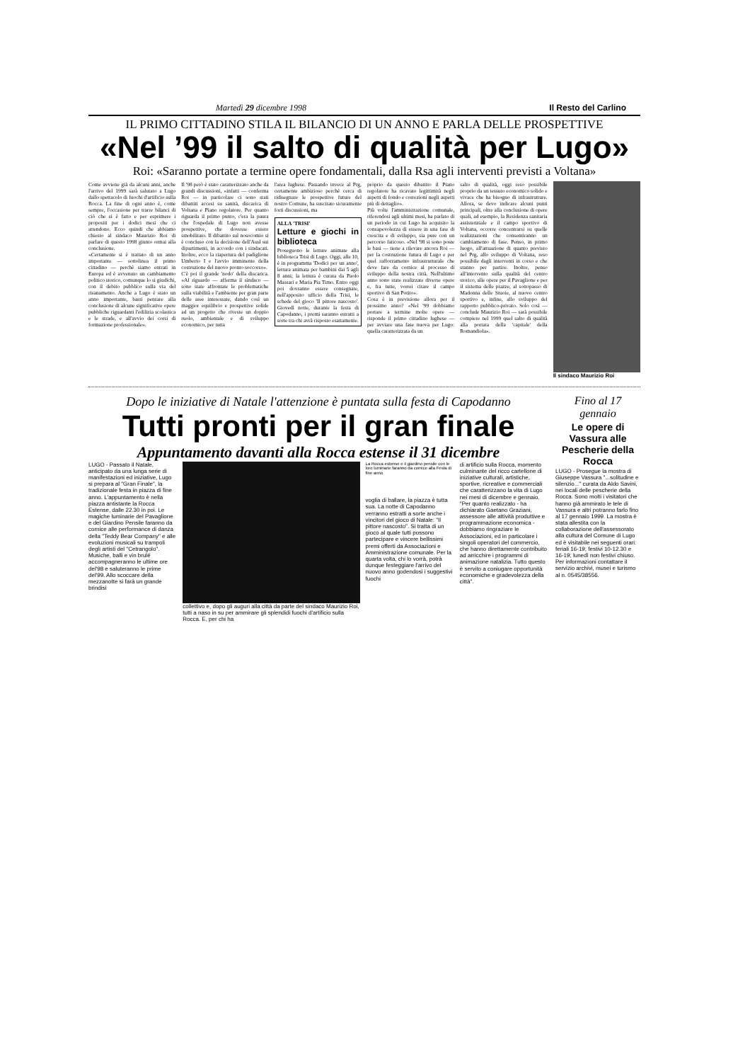Martedì 29 dicembre 1998 Il Resto del Carlino
IL PRIMO CITTADINO STILA IL BILANCIO DI UN ANNO E PARLA DELLE PROSPETTIVE
«Nel ’99 il salto di qualità per Lugo»
Roi: «Saranno portate a termine opere fondamentali, dalla Rsa agli interventi previsti a Voltana»
Come avviene già da alcuni anni, anche l'arrivo del 1999 sarà salutato a Lugo dallo spettacolo di fuochi d'artificio sulla Rocca. La fine di ogni anno è, come sempre, l'occasione per trarre bilanci di ciò che si è fatto e per esprimere i propositi per i dodici mesi che ci attendono. Ecco quindi che abbiamo chiesto al sindaco Maurizio Roi di parlare di questo 1998 giunto ormai alla conclusione.
«Certamente si è trattato di un anno importante — sottolinea il primo cittadino — perchè siamo entrati in Europa ed è avvenuto un cambiamento politico storico, comunque lo si giudichi, con il debito pubblico sulla via del risanamento. Anche a Lugo è stato un anno importante, basti pensare alla conclusione di alcune significative opere pubbliche riguardanti l'edilizia scolastica e le strade, e all'avvio dei corsi di formazione professionale».
Il '98 però è stato caratterizzato anche da grandi discussioni, «infatti — conferma Roi — in particolare ci sono stati dibattiti accesi su sanità, discarica di Voltana e Piano regolatore. Per quanto riguarda il primo punto, c'era la paura che l'ospedale di Lugo non avesse prospettive, che dovesse essere smobilitato. Il dibattito sul nosocomio si è concluso con la decisione dell'Ausl sui dipartimenti, in accordo con i sindacati. Inoltre, ecco la riapertura del padiglione Umberto I e l'avvio imminente della costruzione del nuovo pronto soccorso».
C'è poi il grande 'nodo' della discarica. «Al riguardo — afferma il sindaco — sono state affrontate le problematiche sulla viabilità e l'ambiente per gran parte delle aree interessate, dando così un maggior equilibrio e prospettive solide ad un progetto che riveste un doppio ruolo, ambientale e di sviluppo economico, per tutta
l'area lughese. Passando invece al Prg, certamente ambizioso perchè cerca di ridisegnare le prospettive future del nostro Comune, ha suscitato sicuramente forti discussioni, ma
ALLA 'TRISI'
Letture e giochi in biblioteca
Proseguono le letture animate alla biblioteca Trisi di Lugo. Oggi, alle 10, è in programma 'Dodici per un anno', lettura animata per bambini dai 5 agli 8 anni; la lettura è curata da Paolo Massari e Maria Pia Timo. Entro oggi poi dovranno essere consegnate, nell'apposito ufficio della Trisi, le schede del gioco 'Il pittore nascosto'. Giovedì notte, durante la festa di Capodanno, i premi saranno estratti a sorte tra chi avrà risposto esattamente.
proprio da questo dibattito il Piano regolatore ha ricavato legittimità negli aspetti di fondo e correzioni negli aspetti più di dettaglio».
Più volte l'amministrazione comunale, riferendosi agli ultimi mesi, ha parlato di un periodo in cui Lugo ha acquisito la consapevolezza di essere in una fase di crescita e di sviluppo, sia pure con un percorso faticoso. «Nel '98 si sono poste le basi — tiene a rilevare ancora Roi — per la costruzione futura di Lugo e per quel rafforzamento infrastrutturale che deve fare da cornice al processo di sviluppo della nostra città. Nell'ultimo anno sono state realizzate diverse opere e, fra tutte, vorrei citare il campo sportivo di San Potito».
Cosa è in previsione allora per il prossimo anno? «Nel '99 dobbiamo portare a termine molte opere — risponde il primo cittadino lughese — per avviare una fase nuova per Lugo: quella caratterizzata da un
salto di qualità, oggi reso possibile proprio da un tessuto economico solido e vivace che ha bisogno di infrastrutture. Allora, se devo indicare alcuni punti principali, oltre alla conclusione di opere quali, ad esempio, la Residenza sanitaria assistenziale e il campo sportivo di Voltana, occorre concentrarsi su quelle realizzazioni che consentiranno un cambiamento di fase. Penso, in primo luogo, all'attuazione di quanto previsto nel Prg, allo sviluppo di Voltana, reso possibile dagli interventi in corso e che stanno per partire. Inoltre, penso all'intervento sulla qualità del centro storico, alle opere per il Pavaglione e per il sistema delle piazze, al sottopasso di Madonna delle Stuoie, al nuovo centro sportivo e, infine, allo sviluppo del rapporto pubblico-privato. Solo così — conclude Maurizio Roi — sarà possibile compiere nel 1999 quel salto di qualità alla portata della 'capitale' della Romandiola».
Il sindaco Maurizio Roi
Dopo le iniziative di Natale l'attenzione è puntata sulla festa di Capodanno
Tutti pronti per il gran finale
Appuntamento davanti alla Rocca estense il 31 dicembre
LUGO - Passato il Natale, anticipato da una lunga serie di manifestazioni ed iniziative, Lugo si prepara al "Gran Finale", la tradizionale festa in piazza di fine anno. L'appuntamento è nella piazza antistante la Rocca Estense, dalle 22.30 in poi. Le magiche luminarie del Pavaglione e del Giardino Pensile faranno da cornice alle performance di danza della "Teddy Bear Company" e alle evoluzioni musicali su trampoli degli artisti del "Cetrangolo". Musiche, balli e vin brulé accompagneranno le ultime ore del'98 e saluteranno le prime del'99. Allo scoccare della mezzanotte si farà un grande brindisi
collettivo e, dopo gli auguri alla città da parte del sindaco Maurizio Roi, tutti a naso in su per ammirare gli splendidi fuochi d'artificio sulla Rocca. E, per chi ha
La Rocca estense e il giardino pensile con le loro luminarie faranno da cornice alla Festa di fine anno
voglia di ballare, la piazza è tutta sua. La notte di Capodanno verranno estratti a sorte anche i vincitori del gioco di Natale: "Il pittore nascosto". Si tratta di un gioco al quale tutti possono partecipare e vincere bellissimi premi offerti da Associazioni e Amministrazione comunale. Per la quarta volta, chi lo vorrà, potrà dunque festeggiare l'arrivo del nuovo anno godendosi i suggestivi fuochi
di artificio sulla Rocca, momento culminante del ricco cartellone di iniziative culturali, artistiche, sportive, ricreative e commerciali che caratterizzano la vita di Lugo nei mesi di dicembre e gennaio. "Per quanto realizzato - ha dichiarato Gaetano Graziani, assessore alle attività produttive e programmazione economica - dobbiamo ringraziare le Associazioni, ed in particolare i singoli operatori del commercio, che hanno direttamente contribuito ad arricchire i programmi di animazione natalizia. Tutto questo è servito a coniugare opportunità economiche e gradevolezza della città".
Fino al 17 gennaio
Le opere di Vassura alle Pescherie della Rocca
LUGO - Prosegue la mostra di Giuseppe Vassura "...solitudine e silenzio..." curata da Aldo Savini, nei locali delle pescherie della Rocca. Sono molti i visitatori che hanno già ammirato le tele di Vassura e altri potranno farlo fino al 17 gennaio 1999. La mostra è stata allestita con la collaborazione dell'assessorato alla cultura del Comune di Lugo ed è visitabile nei seguenti orari: feriali 16-19; festivi 10-12.30 e 16-19; lunedì non festivi chiuso. Per informazioni contattare il servizio archivi, musei e turismo al n. 0545/38556.